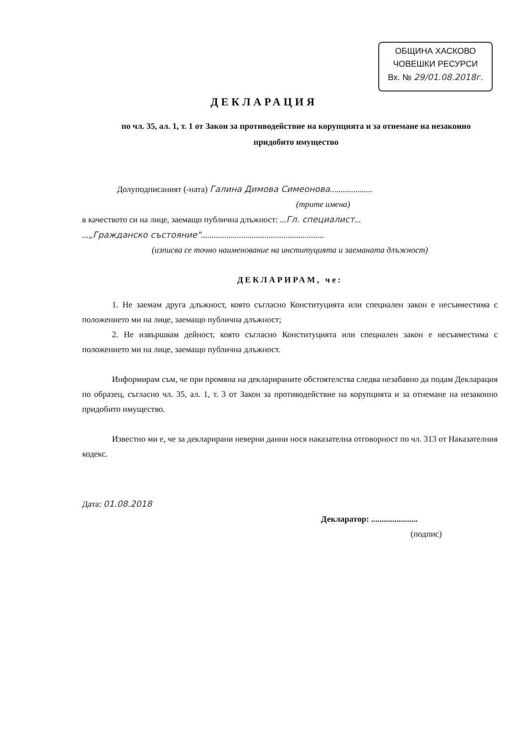ОБЩИНА ХАСКОВО
ЧОВЕШКИ РЕСУРСИ
Вх. № 29/01.08.2018г.
ДЕКЛАРАЦИЯ
по чл. 35, ал. 1, т. 1 от Закон за противодействие на корупцията и за отнемане на незаконно придобито имущество
Долуподписаният (-ната) Галина Димова Симеонова....................
(трите имена)
в качеството си на лице, заемащо публична длъжност: ...Гл. специалист...
...„Гражданско състояние"..........................................................
(изписва се точно наименование на институцията и заеманата длъжност)
ДЕКЛАРИРАМ, че:
1. Не заемам друга длъжност, която съгласно Конституцията или специален закон е несъвместима с положението ми на лице, заемащо публична длъжност;
2. Не извършвам дейност, която съгласно Конституцията или специален закон е несъвместима с положението ми на лице, заемащо публична длъжност.
Информирам съм, че при промяна на декларираните обстоятелства следва незабавно да подам Декларация по образец, съгласно чл. 35, ал. 1, т. 3 от Закон за противодействие на корупцията и за отнемане на незаконно придобито имущество.
Известно ми е, че за декларирани неверни данни нося наказателна отговорност по чл. 313 от Наказателния кодекс.
Дата: 01.08.2018
Декларатор: ......................
(подпис)